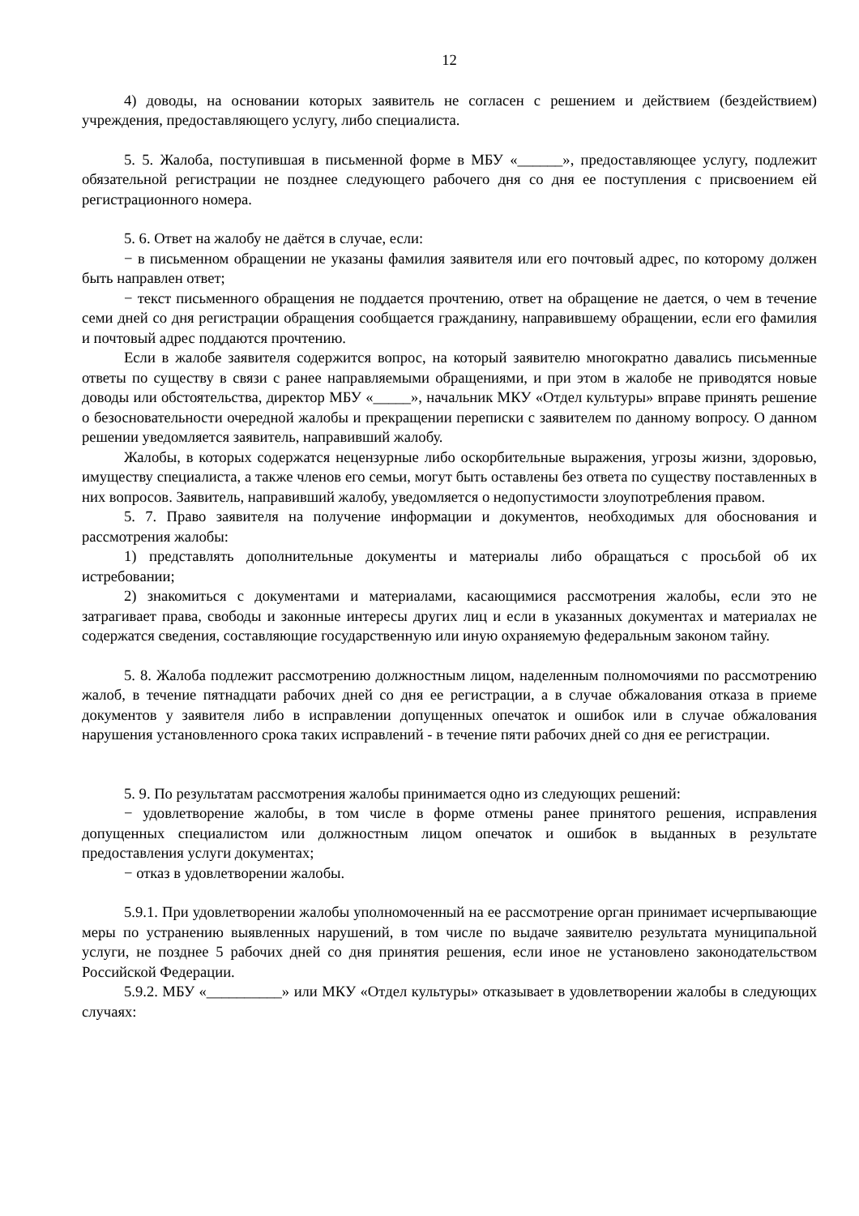12
4) доводы, на основании которых заявитель не согласен с решением и действием (бездействием) учреждения, предоставляющего услугу, либо специалиста.
5. 5. Жалоба, поступившая в письменной форме в МБУ «______», предоставляющее услугу, подлежит обязательной регистрации не позднее следующего рабочего дня со дня ее поступления с присвоением ей регистрационного номера.
5. 6. Ответ на жалобу не даётся в случае, если:
− в письменном обращении не указаны фамилия заявителя или его почтовый адрес, по которому должен быть направлен ответ;
− текст письменного обращения не поддается прочтению, ответ на обращение не дается, о чем в течение семи дней со дня регистрации обращения сообщается гражданину, направившему обращении, если его фамилия и почтовый адрес поддаются прочтению.
Если в жалобе заявителя содержится вопрос, на который заявителю многократно давались письменные ответы по существу в связи с ранее направляемыми обращениями, и при этом в жалобе не приводятся новые доводы или обстоятельства, директор МБУ «_____», начальник МКУ «Отдел культуры» вправе принять решение о безосновательности очередной жалобы и прекращении переписки с заявителем по данному вопросу. О данном решении уведомляется заявитель, направивший жалобу.
Жалобы, в которых содержатся нецензурные либо оскорбительные выражения, угрозы жизни, здоровью, имуществу специалиста, а также членов его семьи, могут быть оставлены без ответа по существу поставленных в них вопросов. Заявитель, направивший жалобу, уведомляется о недопустимости злоупотребления правом.
5. 7. Право заявителя на получение информации и документов, необходимых для обоснования и рассмотрения жалобы:
1) представлять дополнительные документы и материалы либо обращаться с просьбой об их истребовании;
2) знакомиться с документами и материалами, касающимися рассмотрения жалобы, если это не затрагивает права, свободы и законные интересы других лиц и если в указанных документах и материалах не содержатся сведения, составляющие государственную или иную охраняемую федеральным законом тайну.
5. 8. Жалоба подлежит рассмотрению должностным лицом, наделенным полномочиями по рассмотрению жалоб, в течение пятнадцати рабочих дней со дня ее регистрации, а в случае обжалования отказа в приеме документов у заявителя либо в исправлении допущенных опечаток и ошибок или в случае обжалования нарушения установленного срока таких исправлений - в течение пяти рабочих дней со дня ее регистрации.
5. 9. По результатам рассмотрения жалобы принимается одно из следующих решений:
− удовлетворение жалобы, в том числе в форме отмены ранее принятого решения, исправления допущенных специалистом или должностным лицом опечаток и ошибок в выданных в результате предоставления услуги документах;
− отказ в удовлетворении жалобы.
5.9.1. При удовлетворении жалобы уполномоченный на ее рассмотрение орган принимает исчерпывающие меры по устранению выявленных нарушений, в том числе по выдаче заявителю результата муниципальной услуги, не позднее 5 рабочих дней со дня принятия решения, если иное не установлено законодательством Российской Федерации.
5.9.2. МБУ «__________» или МКУ «Отдел культуры» отказывает в удовлетворении жалобы в следующих случаях: